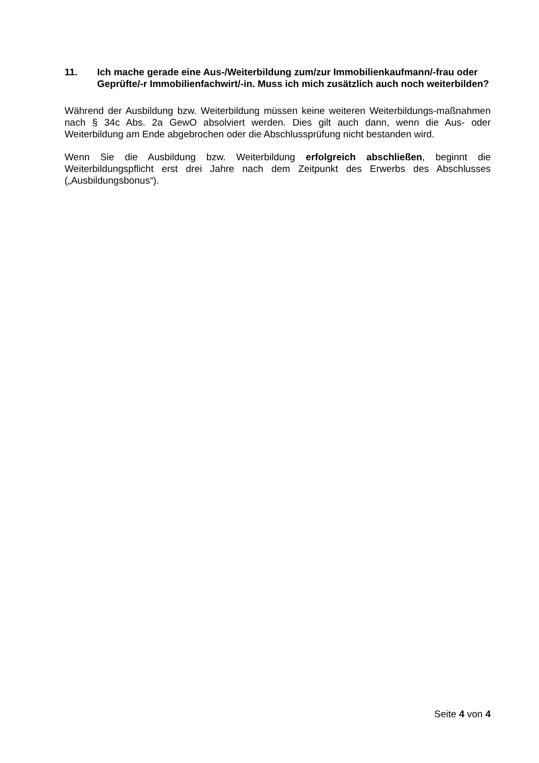11. Ich mache gerade eine Aus-/Weiterbildung zum/zur Immobilienkaufmann/-frau oder Geprüfte/-r Immobilienfachwirt/-in. Muss ich mich zusätzlich auch noch weiterbilden?
Während der Ausbildung bzw. Weiterbildung müssen keine weiteren Weiterbildungs-maßnahmen nach § 34c Abs. 2a GewO absolviert werden. Dies gilt auch dann, wenn die Aus- oder Weiterbildung am Ende abgebrochen oder die Abschlussprüfung nicht bestanden wird.
Wenn Sie die Ausbildung bzw. Weiterbildung erfolgreich abschließen, beginnt die Weiterbildungspflicht erst drei Jahre nach dem Zeitpunkt des Erwerbs des Abschlusses („Ausbildungsbonus“).
Seite 4 von 4